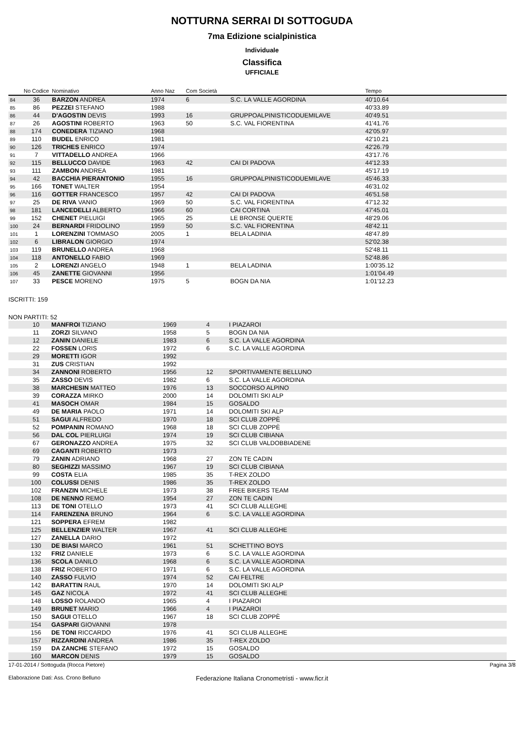NOTTURNA SERRAI DI SOTTOGUDA
7ma Edizione scialpinistica
Individuale
Classifica
UFFICIALE
| | No Codice | Nominativo | Anno Naz | Com Società | | Tempo | |
| --- | --- | --- | --- | --- | --- | --- | --- |
| 84 | 36 | BARZON ANDREA | 1974 | 6 | S.C. LA VALLE AGORDINA | 40'10.64 | |
| 85 | 86 | PEZZEI STEFANO | 1988 | | | 40'33.89 | |
| 86 | 44 | D'AGOSTIN DEVIS | 1993 | 16 | GRUPPOALPINISTICODUEMILAVE | 40'49.51 | |
| 87 | 26 | AGOSTINI ROBERTO | 1963 | 50 | S.C. VAL FIORENTINA | 41'41.76 | |
| 88 | 174 | CONEDERA TIZIANO | 1968 | | | 42'05.97 | |
| 89 | 110 | BUDEL ENRICO | 1981 | | | 42'10.21 | |
| 90 | 126 | TRICHES ENRICO | 1974 | | | 42'26.79 | |
| 91 | 7 | VITTADELLO ANDREA | 1966 | | | 43'17.76 | |
| 92 | 115 | BELLUCCO DAVIDE | 1963 | 42 | CAI DI PADOVA | 44'12.33 | |
| 93 | 111 | ZAMBON ANDREA | 1981 | | | 45'17.19 | |
| 94 | 42 | BACCHIA PIERANTONIO | 1955 | 16 | GRUPPOALPINISTICODUEMILAVE | 45'46.33 | |
| 95 | 166 | TONET WALTER | 1954 | | | 46'31.02 | |
| 96 | 116 | GOTTER FRANCESCO | 1957 | 42 | CAI DI PADOVA | 46'51.58 | |
| 97 | 25 | DE RIVA VANIO | 1969 | 50 | S.C. VAL FIORENTINA | 47'12.32 | |
| 98 | 181 | LANCEDELLI ALBERTO | 1966 | 60 | CAI CORTINA | 47'45.01 | |
| 99 | 152 | CHENET PIELUIGI | 1965 | 25 | LE BRONSE QUERTE | 48'29.06 | |
| 100 | 24 | BERNARDI FRIDOLINO | 1959 | 50 | S.C. VAL FIORENTINA | 48'42.11 | |
| 101 | 1 | LORENZINI TOMMASO | 2005 | 1 | BELA LADINIA | 48'47.89 | |
| 102 | 6 | LIBRALON GIORGIO | 1974 | | | 52'02.38 | |
| 103 | 119 | BRUNELLO ANDREA | 1968 | | | 52'48.11 | |
| 104 | 118 | ANTONELLO FABIO | 1969 | | | 52'48.86 | |
| 105 | 2 | LORENZI ANGELO | 1948 | 1 | BELA LADINIA | 1:00'35.12 | |
| 106 | 45 | ZANETTE GIOVANNI | 1956 | | | 1:01'04.49 | |
| 107 | 33 | PESCE MORENO | 1975 | 5 | BOGN DA NIA | 1:01'12.23 | |
ISCRITTI: 159
NON PARTITI: 52
| | 10 | MANFROI TIZIANO | 1969 | 4 | I PIAZAROI |
| | 11 | ZORZI SILVANO | 1958 | 5 | BOGN DA NIA |
| | 12 | ZANIN DANIELE | 1983 | 6 | S.C. LA VALLE AGORDINA |
| | 22 | FOSSEN LORIS | 1972 | 6 | S.C. LA VALLE AGORDINA |
| | 29 | MORETTI IGOR | 1992 | | |
| | 31 | ZUS CRISTIAN | 1992 | | |
| | 34 | ZANNONI ROBERTO | 1956 | 12 | SPORTIVAMENTE BELLUNO |
| | 35 | ZASSO DEVIS | 1982 | 6 | S.C. LA VALLE AGORDINA |
| | 38 | MARCHESIN MATTEO | 1976 | 13 | SOCCORSO ALPINO |
| | 39 | CORAZZA MIRKO | 2000 | 14 | DOLOMITI SKI ALP |
| | 41 | MASOCH OMAR | 1984 | 15 | GOSALDO |
| | 49 | DE MARIA PAOLO | 1971 | 14 | DOLOMITI SKI ALP |
| | 51 | SAGUI ALFREDO | 1970 | 18 | SCI CLUB ZOPPÈ |
| | 52 | POMPANIN ROMANO | 1968 | 18 | SCI CLUB ZOPPÈ |
| | 56 | DAL COL PIERLUIGI | 1974 | 19 | SCI CLUB CIBIANA |
| | 67 | GERONAZZO ANDREA | 1975 | 32 | SCI CLUB VALDOBBIADENE |
| | 69 | CAGANTI ROBERTO | 1973 | | |
| | 79 | ZANIN ADRIANO | 1968 | 27 | ZON TE CADIN |
| | 80 | SEGHIZZI MASSIMO | 1967 | 19 | SCI CLUB CIBIANA |
| | 99 | COSTA ELIA | 1985 | 35 | T-REX ZOLDO |
| | 100 | COLUSSI DENIS | 1986 | 35 | T-REX ZOLDO |
| | 102 | FRANZIN MICHELE | 1973 | 38 | FREE BIKERS TEAM |
| | 108 | DE NENNO REMO | 1954 | 27 | ZON TE CADIN |
| | 113 | DE TONI OTELLO | 1973 | 41 | SCI CLUB ALLEGHE |
| | 114 | FARENZENA BRUNO | 1964 | 6 | S.C. LA VALLE AGORDINA |
| | 121 | SOPPERA EFREM | 1982 | | |
| | 125 | BELLENZIER WALTER | 1967 | 41 | SCI CLUB ALLEGHE |
| | 127 | ZANELLA DARIO | 1972 | | |
| | 130 | DE BIASI MARCO | 1961 | 51 | SCHETTINO BOYS |
| | 132 | FRIZ DANIELE | 1973 | 6 | S.C. LA VALLE AGORDINA |
| | 136 | SCOLA DANILO | 1968 | 6 | S.C. LA VALLE AGORDINA |
| | 138 | FRIZ ROBERTO | 1971 | 6 | S.C. LA VALLE AGORDINA |
| | 140 | ZASSO FULVIO | 1974 | 52 | CAI FELTRE |
| | 142 | BARATTIN RAUL | 1970 | 14 | DOLOMITI SKI ALP |
| | 145 | GAZ NICOLA | 1972 | 41 | SCI CLUB ALLEGHE |
| | 148 | LOSSO ROLANDO | 1965 | 4 | I PIAZAROI |
| | 149 | BRUNET MARIO | 1966 | 4 | I PIAZAROI |
| | 150 | SAGUI OTELLO | 1967 | 18 | SCI CLUB ZOPPÈ |
| | 154 | GASPARI GIOVANNI | 1978 | | |
| | 156 | DE TONI RICCARDO | 1976 | 41 | SCI CLUB ALLEGHE |
| | 157 | RIZZARDINI ANDREA | 1986 | 35 | T-REX ZOLDO |
| | 159 | DA ZANCHE STEFANO | 1972 | 15 | GOSALDO |
| | 160 | MARCON DENIS | 1979 | 15 | GOSALDO |
17-01-2014 / Sottoguda (Rocca Pietore) Pagina 3/8
Elaborazione Dati: Ass. Crono Belluno Federazione Italiana Cronometristi - www.ficr.it